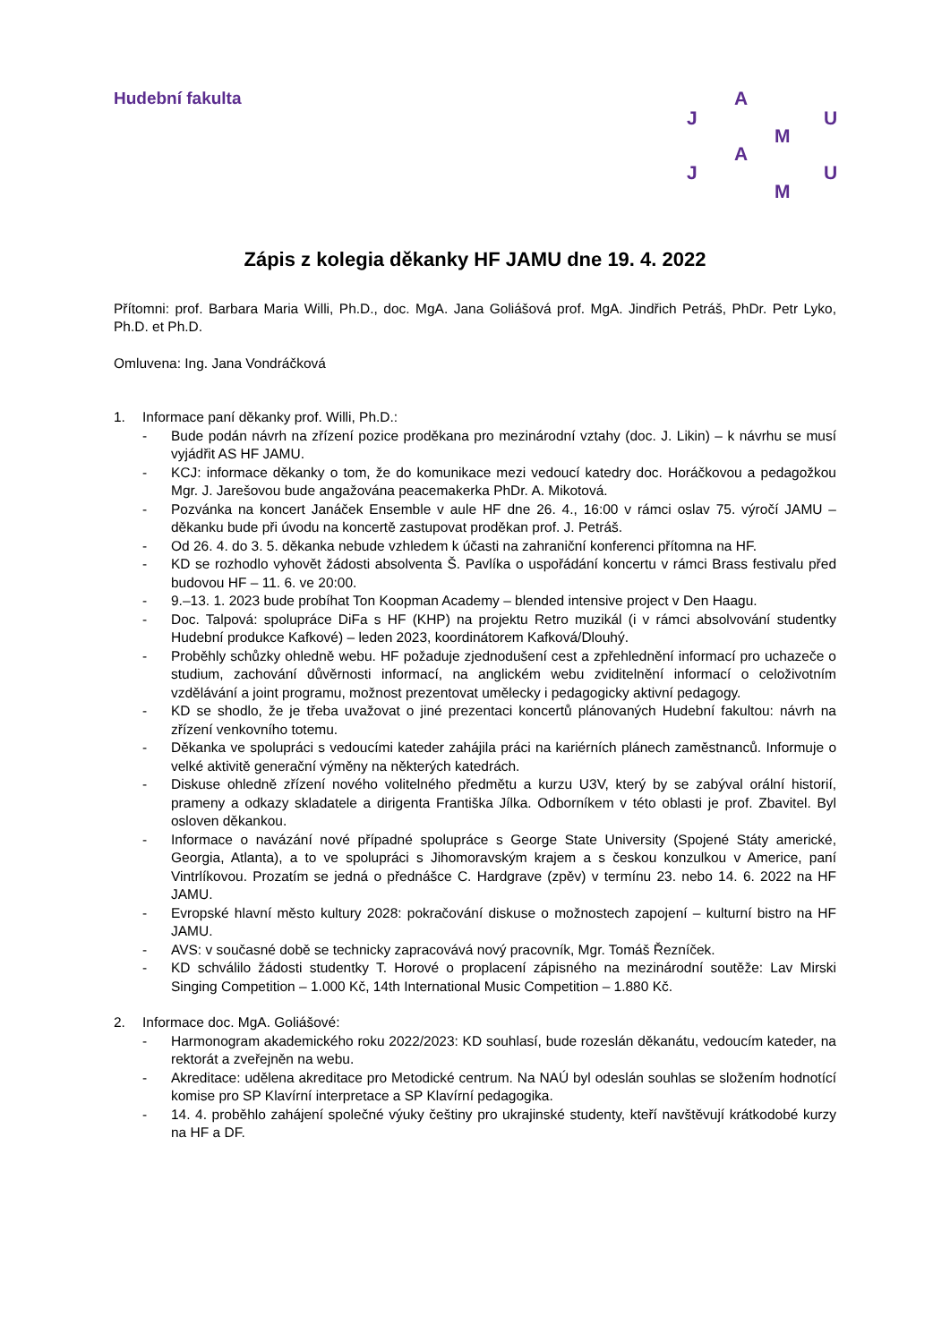Hudební fakulta A
J U
M
A
J U
M
Zápis z kolegia děkanky HF JAMU dne 19. 4. 2022
Přítomni: prof. Barbara Maria Willi, Ph.D., doc. MgA. Jana Goliášová prof. MgA. Jindřich Petráš, PhDr. Petr Lyko, Ph.D. et Ph.D.
Omluvena: Ing. Jana Vondráčková
1. Informace paní děkanky prof. Willi, Ph.D.:
- Bude podán návrh na zřízení pozice proděkana pro mezinárodní vztahy (doc. J. Likin) – k návrhu se musí vyjádřit AS HF JAMU.
- KCJ: informace děkanky o tom, že do komunikace mezi vedoucí katedry doc. Horáčkovou a pedagožkou Mgr. J. Jarešovou bude angažována peacemakerka PhDr. A. Mikotová.
- Pozvánka na koncert Janáček Ensemble v aule HF dne 26. 4., 16:00 v rámci oslav 75. výročí JAMU – děkanku bude při úvodu na koncertě zastupovat proděkan prof. J. Petráš.
- Od 26. 4. do 3. 5. děkanka nebude vzhledem k účasti na zahraniční konferenci přítomna na HF.
- KD se rozhodlo vyhovět žádosti absolventa Š. Pavlíka o uspořádání koncertu v rámci Brass festivalu před budovou HF – 11. 6. ve 20:00.
- 9.–13. 1. 2023 bude probíhat Ton Koopman Academy – blended intensive project v Den Haagu.
- Doc. Talpová: spolupráce DiFa s HF (KHP) na projektu Retro muzikál (i v rámci absolvování studentky Hudební produkce Kafkové) – leden 2023, koordinátorem Kafková/Dlouhý.
- Proběhly schůzky ohledně webu. HF požaduje zjednodušení cest a zpřehlednění informací pro uchazeče o studium, zachování důvěrnosti informací, na anglickém webu zviditelnění informací o celoživotním vzdělávání a joint programu, možnost prezentovat umělecky i pedagogicky aktivní pedagogy.
- KD se shodlo, že je třeba uvažovat o jiné prezentaci koncertů plánovaných Hudební fakultou: návrh na zřízení venkovního totemu.
- Děkanka ve spolupráci s vedoucími kateder zahájila práci na kariérních plánech zaměstnanců. Informuje o velké aktivitě generační výměny na některých katedrách.
- Diskuse ohledně zřízení nového volitelného předmětu a kurzu U3V, který by se zabýval orální historií, prameny a odkazy skladatele a dirigenta Františka Jílka. Odborníkem v této oblasti je prof. Zbavitel. Byl osloven děkankou.
- Informace o navázání nové případné spolupráce s George State University (Spojené Státy americké, Georgia, Atlanta), a to ve spolupráci s Jihomoravským krajem a s českou konzulkou v Americe, paní Vintrlíkovou. Prozatím se jedná o přednášce C. Hardgrave (zpěv) v termínu 23. nebo 14. 6. 2022 na HF JAMU.
- Evropské hlavní město kultury 2028: pokračování diskuse o možnostech zapojení – kulturní bistro na HF JAMU.
- AVS: v současné době se technicky zapracovává nový pracovník, Mgr. Tomáš Řezníček.
- KD schválilo žádosti studentky T. Horové o proplacení zápisného na mezinárodní soutěže: Lav Mirski Singing Competition – 1.000 Kč, 14th International Music Competition – 1.880 Kč.
2. Informace doc. MgA. Goliášové:
- Harmonogram akademického roku 2022/2023: KD souhlasí, bude rozeslán děkanátu, vedoucím kateder, na rektorát a zveřejněn na webu.
- Akreditace: udělena akreditace pro Metodické centrum. Na NAÚ byl odeslán souhlas se složením hodnotící komise pro SP Klavírní interpretace a SP Klavírní pedagogika.
- 14. 4. proběhlo zahájení společné výuky češtiny pro ukrajinské studenty, kteří navštěvují krátkodobé kurzy na HF a DF.